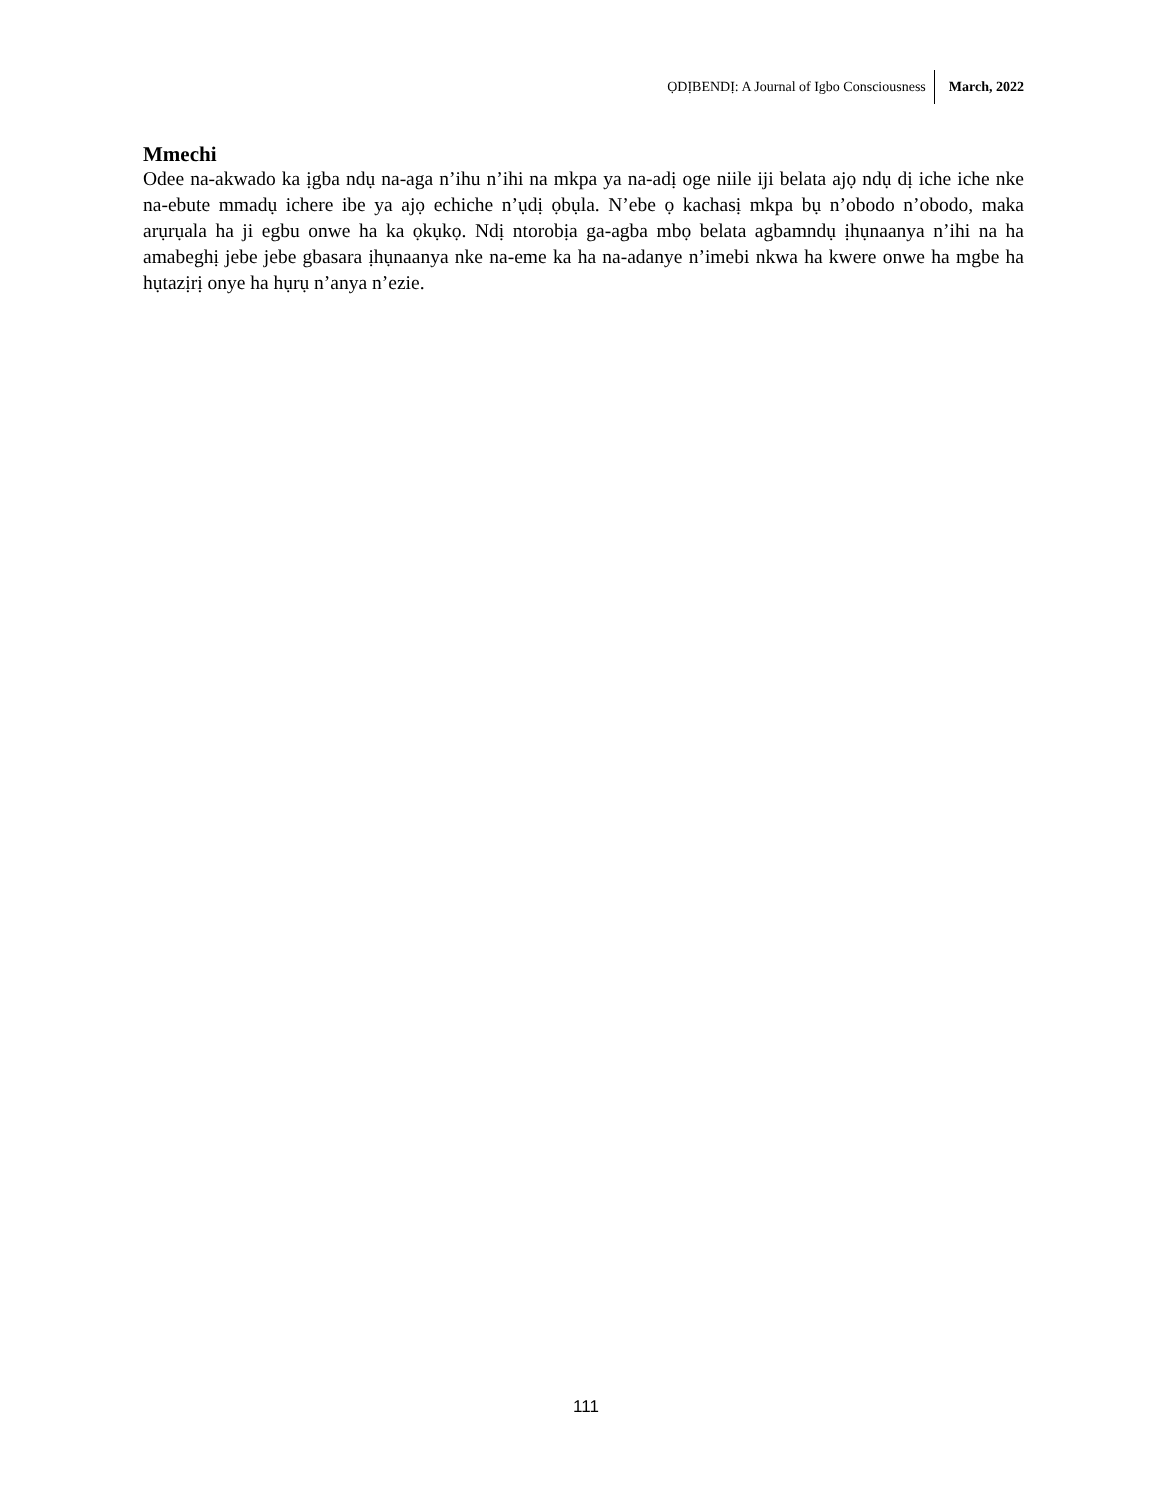ỌDỊBENDỊ: A Journal of Igbo Consciousness March, 2022
Mmechi
Odee na-akwado ka ịgba ndụ na-aga n’ihu n’ihi na mkpa ya na-adị oge niile iji belata ajọ ndụ dị iche iche nke na-ebute mmadụ ichere ibe ya ajọ echiche n’ụdị ọbụla. N’ebe ọ kachasị mkpa bụ n’obodo n’obodo, maka arụrụala ha ji egbu onwe ha ka ọkụkọ. Ndị ntorobịa ga-agba mbọ belata agbamndụ ịhụnaanya n’ihi na ha amabeghị jebe jebe gbasara ịhụnaanya nke na-eme ka ha na-adanye n’imebi nkwa ha kwere onwe ha mgbe ha hụtazịrị onye ha hụrụ n’anya n’ezie.
111